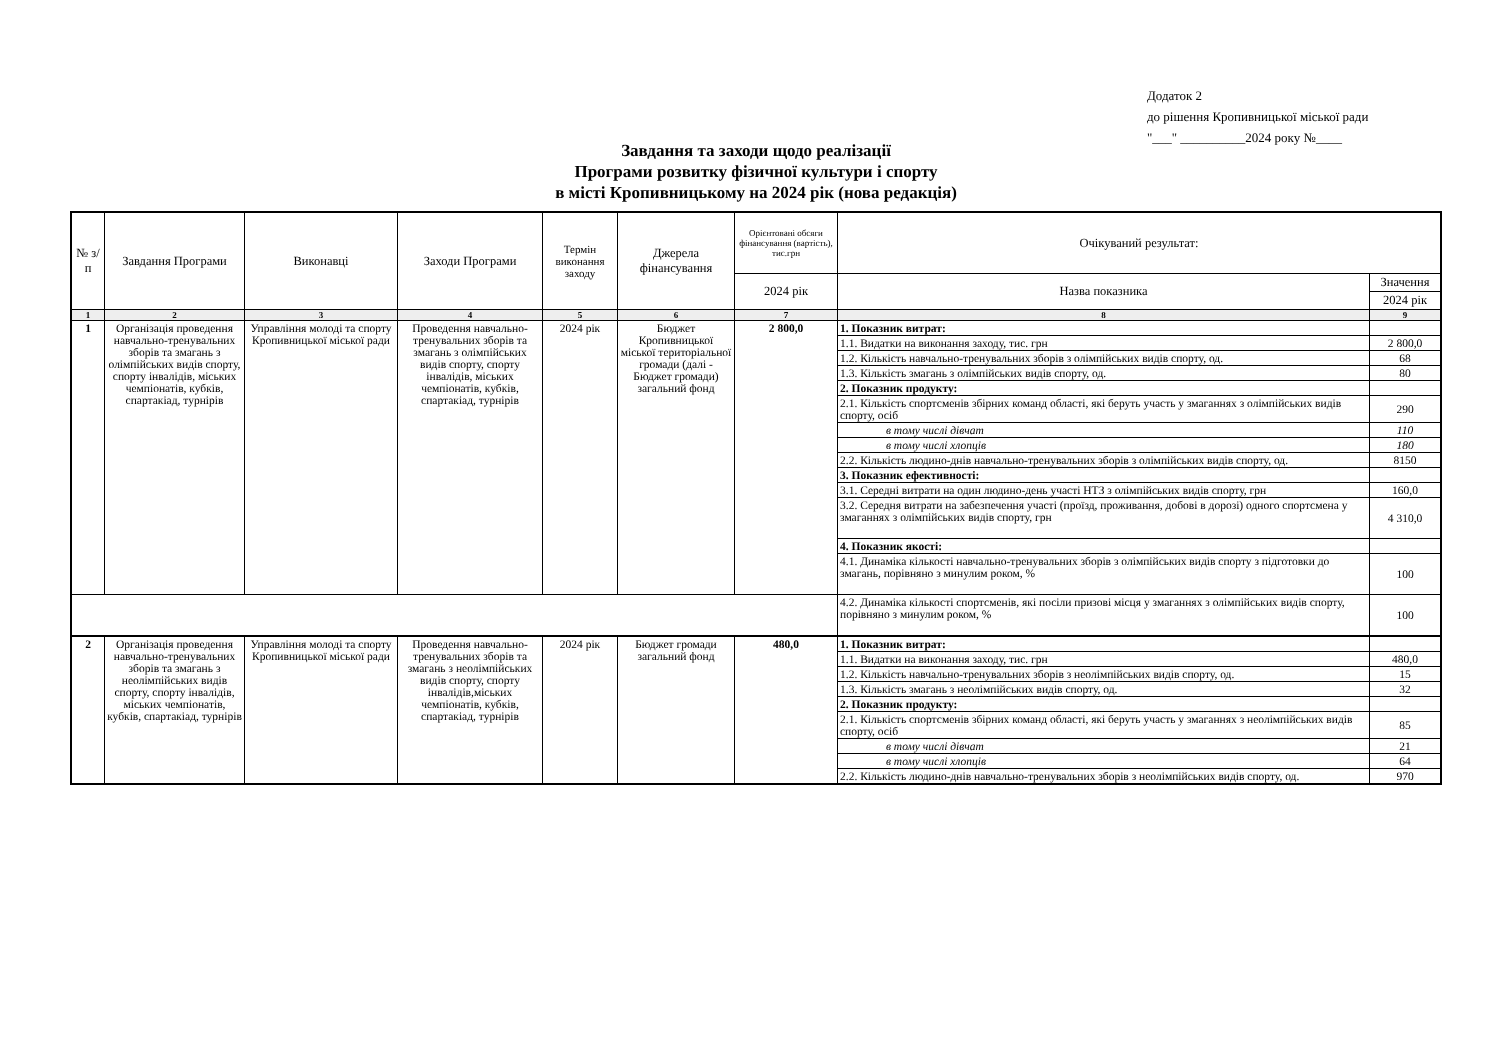Додаток 2
до рішення Кропивницької міської ради
"___" __________2024 року №____
Завдання та заходи щодо реалізації
Програми розвитку фізичної культури і спорту
в місті Кропивницькому на 2024 рік (нова редакція)
| № з/п | Завдання Програми | Виконавці | Заходи Програми | Термін виконання заходу | Джерела фінансування | Орієнтовані обсяги фінансування (вартість), тис.грн | Очікуваний результат: | |
| --- | --- | --- | --- | --- | --- | --- | --- | --- |
| | | | | | | 2024 рік | Назва показника | Значення |
| | | | | | | | | 2024 рік |
| 1 | 2 | 3 | 4 | 5 | 6 | 7 | 8 | 9 |
| 1 | Організація проведення навчально-тренувальних зборів та змагань з олімпійських видів спорту, спорту інвалідів, міських чемпіонатів, кубків, спартакіад, турнірів | Управління молоді та спорту Кропивницької міської ради | Проведення навчально-тренувальних зборів та змагань з олімпійських видів спорту, спорту інвалідів, міських чемпіонатів, кубків, спартакіад, турнірів | 2024 рік | Бюджет Кропивницької міської територіальної громади (далі - Бюджет громади) загальний фонд | 2 800,0 | 1. Показник витрат: | |
| | | | | | | | 1.1. Видатки на виконання заходу, тис. грн | 2 800,0 |
| | | | | | | | 1.2. Кількість навчально-тренувальних зборів з олімпійських видів спорту, од. | 68 |
| | | | | | | | 1.3. Кількість змагань з олімпійських видів спорту, од. | 80 |
| | | | | | | | 2. Показник продукту: | |
| | | | | | | | 2.1. Кількість спортсменів збірних команд області, які беруть участь у змаганнях з олімпійських видів спорту, осіб | 290 |
| | | | | | | | в тому числі дівчат | 110 |
| | | | | | | | в тому числі хлопців | 180 |
| | | | | | | | 2.2. Кількість людино-днів навчально-тренувальних зборів з олімпійських видів спорту, од. | 8150 |
| | | | | | | | 3. Показник ефективності: | |
| | | | | | | | 3.1. Середні витрати на один людино-день участі НТЗ з олімпійських видів спорту, грн | 160,0 |
| | | | | | | | 3.2. Середня витрати на забезпечення участі (проїзд, проживання, добові в дорозі) одного спортсмена у змаганнях з олімпійських видів спорту, грн | 4 310,0 |
| | | | | | | | 4. Показник якості: | |
| | | | | | | | 4.1. Динаміка кількості навчально-тренувальних зборів з олімпійських видів спорту з підготовки до змагань, порівняно з минулим роком, % | 100 |
| | | | | | | | 4.2. Динаміка кількості спортсменів, які посіли призові місця у змаганнях з олімпійських видів спорту, порівняно з минулим роком, % | 100 |
| 2 | Організація проведення навчально-тренувальних зборів та змагань з неолімпійських видів спорту, спорту інвалідів, міських чемпіонатів, кубків, спартакіад, турнірів | Управління молоді та спорту Кропивницької міської ради | Проведення навчально-тренувальних зборів та змагань з неолімпійських видів спорту, спорту інвалідів,міських чемпіонатів, кубків, спартакіад, турнірів | 2024 рік | Бюджет громади загальний фонд | 480,0 | 1. Показник витрат: | |
| | | | | | | | 1.1. Видатки на виконання заходу, тис. грн | 480,0 |
| | | | | | | | 1.2. Кількість навчально-тренувальних зборів з неолімпійських видів спорту, од. | 15 |
| | | | | | | | 1.3. Кількість змагань з неолімпійських видів спорту, од. | 32 |
| | | | | | | | 2. Показник продукту: | |
| | | | | | | | 2.1. Кількість спортсменів збірних команд області, які беруть участь у змаганнях з неолімпійських видів спорту, осіб | 85 |
| | | | | | | | в тому числі дівчат | 21 |
| | | | | | | | в тому числі хлопців | 64 |
| | | | | | | | 2.2. Кількість людино-днів навчально-тренувальних зборів з неолімпійських видів спорту, од. | 970 |